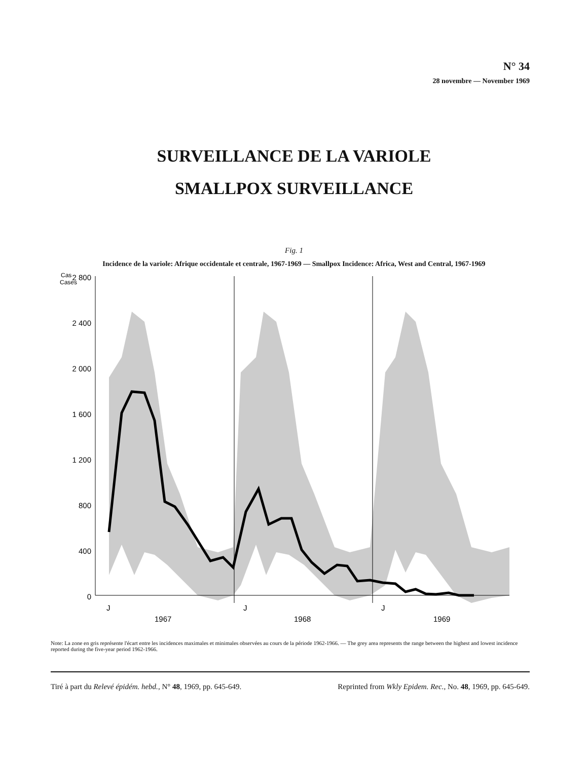N° 34
28 novembre — November 1969
SURVEILLANCE DE LA VARIOLE
SMALLPOX SURVEILLANCE
Fig. 1
Incidence de la variole: Afrique occidentale et centrale, 1967-1969 — Smallpox Incidence: Africa, West and Central, 1967-1969
Cas
Cases
2 800
2 400
2 000
1 600
1 200
800
400
0
J
J
J
1967
1968
1969
Note: La zone en gris représente l'écart entre les incidences maximales et minimales observées au cours de la période 1962-1966. — The grey area represents the range between the highest and lowest incidence reported during the five-year period 1962-1966.
Tiré à part du Relevé épidém. hebd., N° 48, 1969, pp. 645-649. Reprinted from Wkly Epidem. Rec., No. 48, 1969, pp. 645-649.